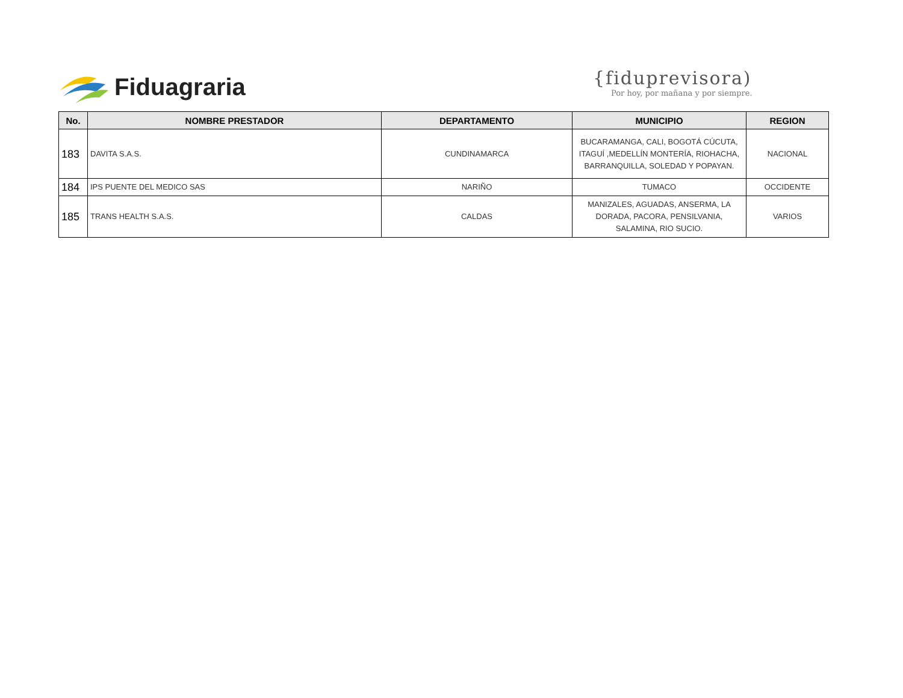Fiduagraria
{fiduprevisora)
Por hoy, por mañana y por siempre.
| No. | NOMBRE PRESTADOR | DEPARTAMENTO | MUNICIPIO | REGION |
| --- | --- | --- | --- | --- |
| 183 | DAVITA S.A.S. | CUNDINAMARCA | BUCARAMANGA, CALI, BOGOTÁ CÚCUTA, ITAGUÍ ,MEDELLÍN MONTERÍA, RIOHACHA, BARRANQUILLA, SOLEDAD Y POPAYAN. | NACIONAL |
| 184 | IPS PUENTE DEL MEDICO SAS | NARIÑO | TUMACO | OCCIDENTE |
| 185 | TRANS HEALTH S.A.S. | CALDAS | MANIZALES, AGUADAS, ANSERMA, LA DORADA, PACORA, PENSILVANIA, SALAMINA, RIO SUCIO. | VARIOS |